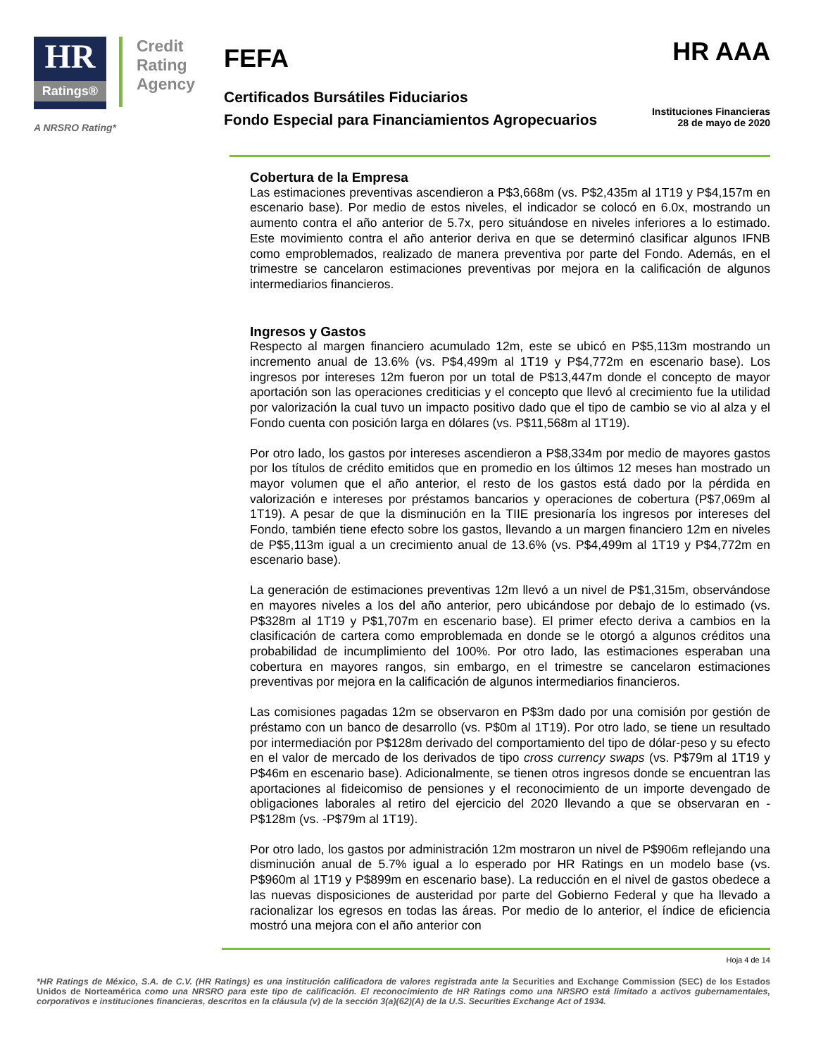HR Ratings®
Credit
Rating
Agency
A NRSRO Rating*
FEFA
HR AAA
Certificados Bursátiles Fiduciarios
Fondo Especial para Financiamientos Agropecuarios
Instituciones Financieras
28 de mayo de 2020
Cobertura de la Empresa
Las estimaciones preventivas ascendieron a P$3,668m (vs. P$2,435m al 1T19 y P$4,157m en escenario base). Por medio de estos niveles, el indicador se colocó en 6.0x, mostrando un aumento contra el año anterior de 5.7x, pero situándose en niveles inferiores a lo estimado. Este movimiento contra el año anterior deriva en que se determinó clasificar algunos IFNB como emproblemados, realizado de manera preventiva por parte del Fondo. Además, en el trimestre se cancelaron estimaciones preventivas por mejora en la calificación de algunos intermediarios financieros.
Ingresos y Gastos
Respecto al margen financiero acumulado 12m, este se ubicó en P$5,113m mostrando un incremento anual de 13.6% (vs. P$4,499m al 1T19 y P$4,772m en escenario base). Los ingresos por intereses 12m fueron por un total de P$13,447m donde el concepto de mayor aportación son las operaciones crediticias y el concepto que llevó al crecimiento fue la utilidad por valorización la cual tuvo un impacto positivo dado que el tipo de cambio se vio al alza y el Fondo cuenta con posición larga en dólares (vs. P$11,568m al 1T19).
Por otro lado, los gastos por intereses ascendieron a P$8,334m por medio de mayores gastos por los títulos de crédito emitidos que en promedio en los últimos 12 meses han mostrado un mayor volumen que el año anterior, el resto de los gastos está dado por la pérdida en valorización e intereses por préstamos bancarios y operaciones de cobertura (P$7,069m al 1T19). A pesar de que la disminución en la TIIE presionaría los ingresos por intereses del Fondo, también tiene efecto sobre los gastos, llevando a un margen financiero 12m en niveles de P$5,113m igual a un crecimiento anual de 13.6% (vs. P$4,499m al 1T19 y P$4,772m en escenario base).
La generación de estimaciones preventivas 12m llevó a un nivel de P$1,315m, observándose en mayores niveles a los del año anterior, pero ubicándose por debajo de lo estimado (vs. P$328m al 1T19 y P$1,707m en escenario base). El primer efecto deriva a cambios en la clasificación de cartera como emproblemada en donde se le otorgó a algunos créditos una probabilidad de incumplimiento del 100%. Por otro lado, las estimaciones esperaban una cobertura en mayores rangos, sin embargo, en el trimestre se cancelaron estimaciones preventivas por mejora en la calificación de algunos intermediarios financieros.
Las comisiones pagadas 12m se observaron en P$3m dado por una comisión por gestión de préstamo con un banco de desarrollo (vs. P$0m al 1T19). Por otro lado, se tiene un resultado por intermediación por P$128m derivado del comportamiento del tipo de dólar-peso y su efecto en el valor de mercado de los derivados de tipo cross currency swaps (vs. P$79m al 1T19 y P$46m en escenario base). Adicionalmente, se tienen otros ingresos donde se encuentran las aportaciones al fideicomiso de pensiones y el reconocimiento de un importe devengado de obligaciones laborales al retiro del ejercicio del 2020 llevando a que se observaran en -P$128m (vs. -P$79m al 1T19).
Por otro lado, los gastos por administración 12m mostraron un nivel de P$906m reflejando una disminución anual de 5.7% igual a lo esperado por HR Ratings en un modelo base (vs. P$960m al 1T19 y P$899m en escenario base). La reducción en el nivel de gastos obedece a las nuevas disposiciones de austeridad por parte del Gobierno Federal y que ha llevado a racionalizar los egresos en todas las áreas. Por medio de lo anterior, el índice de eficiencia mostró una mejora con el año anterior con
Hoja 4 de 14
*HR Ratings de México, S.A. de C.V. (HR Ratings) es una institución calificadora de valores registrada ante la Securities and Exchange Commission (SEC) de los Estados Unidos de Norteamérica como una NRSRO para este tipo de calificación. El reconocimiento de HR Ratings como una NRSRO está limitado a activos gubernamentales, corporativos e instituciones financieras, descritos en la cláusula (v) de la sección 3(a)(62)(A) de la U.S. Securities Exchange Act of 1934.